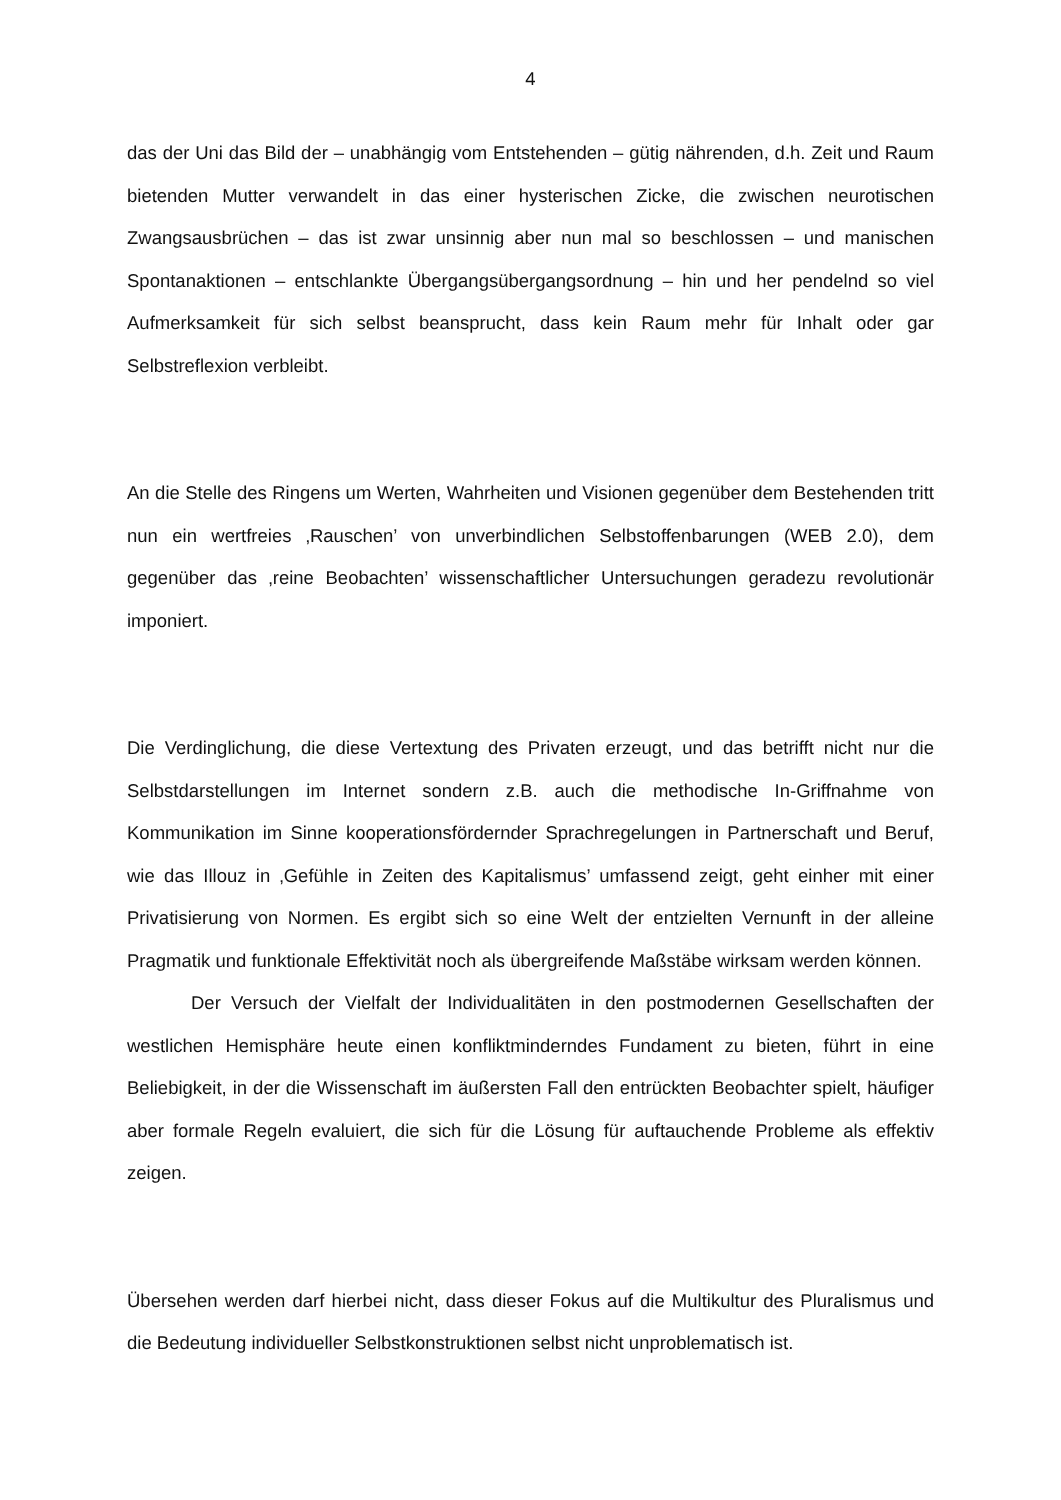4
das der Uni das Bild der – unabhängig vom Entstehenden – gütig nährenden, d.h. Zeit und Raum bietenden Mutter verwandelt in das einer hysterischen Zicke, die zwischen neurotischen Zwangsausbrüchen – das ist zwar unsinnig aber nun mal so beschlossen – und manischen Spontanaktionen – entschlankte Übergangsübergangsordnung – hin und her pendelnd so viel Aufmerksamkeit für sich selbst beansprucht, dass kein Raum mehr für Inhalt oder gar Selbstreflexion verbleibt.
An die Stelle des Ringens um Werten, Wahrheiten und Visionen gegenüber dem Bestehenden tritt nun ein wertfreies ‚Rauschen’ von unverbindlichen Selbstoffen­barungen (WEB 2.0), dem gegenüber das ‚reine Beobachten’ wissenschaftlicher Untersuchungen geradezu revolutionär imponiert.
Die Verdinglichung, die diese Vertextung des Privaten erzeugt, und das betrifft nicht nur die Selbstdarstellungen im Internet sondern z.B. auch die methodische In-Griff­nahme von Kommunikation im Sinne kooperationsfördernder Sprachregelungen in Partnerschaft und Beruf, wie das Illouz in ‚Gefühle in Zeiten des Kapitalismus’ umfassend zeigt, geht einher mit einer Privatisierung von Normen. Es ergibt sich so eine Welt der entzielten Vernunft in der alleine Pragmatik und funktionale Effektivität noch als übergreifende Maßstäbe wirksam werden können.
Der Versuch der Vielfalt der Individualitäten in den postmodernen Gesellschaften der westlichen Hemisphäre heute einen konfliktminderndes Fundament zu bieten, führt in eine Beliebigkeit, in der die Wissenschaft im äußersten Fall den entrückten Beobachter spielt, häufiger aber formale Regeln evaluiert, die sich für die Lösung für auftauchende Probleme als effektiv zeigen.
Übersehen werden darf hierbei nicht, dass dieser Fokus auf die Multikultur des Pluralismus und die Bedeutung individueller Selbstkonstruktionen selbst nicht unproblematisch ist.